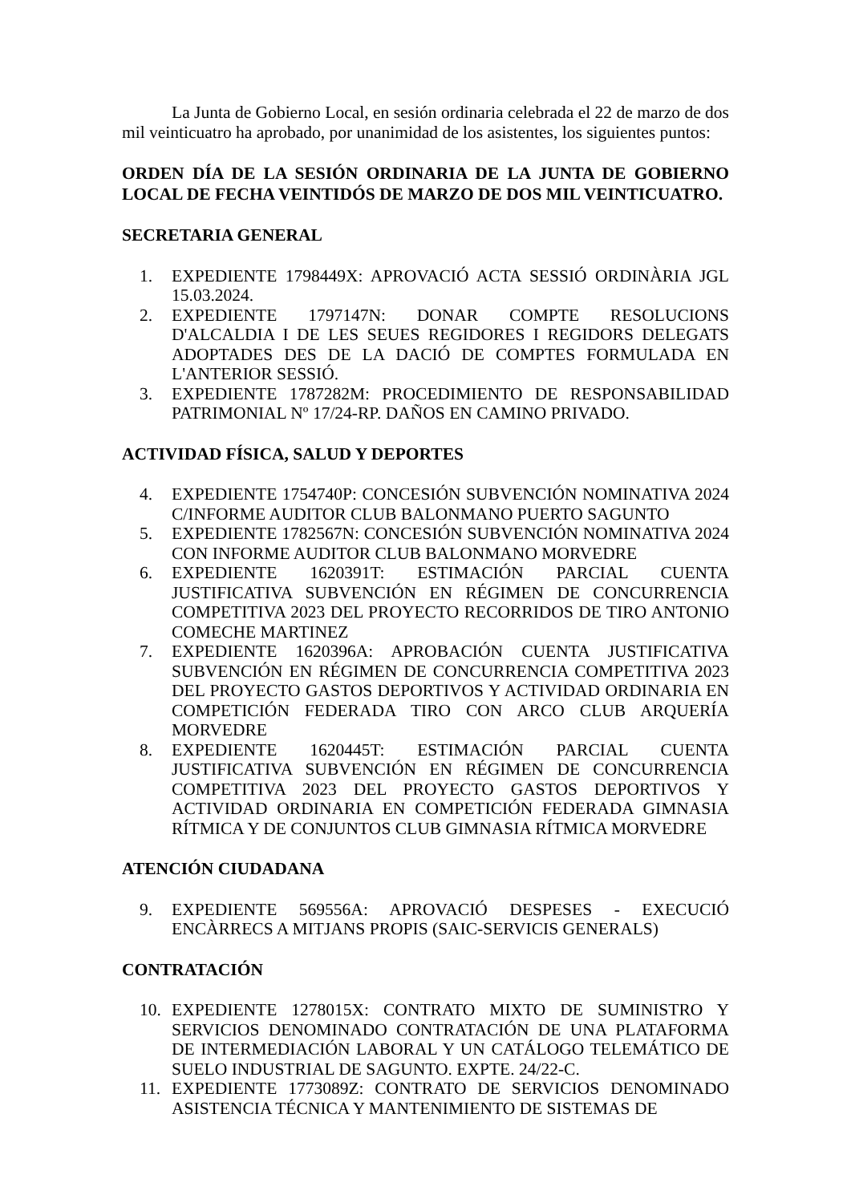La Junta de Gobierno Local, en sesión ordinaria celebrada el 22 de marzo de dos mil veinticuatro ha aprobado, por unanimidad de los asistentes, los siguientes puntos:
ORDEN DÍA DE LA SESIÓN ORDINARIA DE LA JUNTA DE GOBIERNO LOCAL DE FECHA VEINTIDÓS DE MARZO DE DOS MIL VEINTICUATRO.
SECRETARIA GENERAL
1. EXPEDIENTE 1798449X: APROVACIÓ ACTA SESSIÓ ORDINÀRIA JGL 15.03.2024.
2. EXPEDIENTE 1797147N: DONAR COMPTE RESOLUCIONS D'ALCALDIA I DE LES SEUES REGIDORES I REGIDORS DELEGATS ADOPTADES DES DE LA DACIÓ DE COMPTES FORMULADA EN L'ANTERIOR SESSIÓ.
3. EXPEDIENTE 1787282M: PROCEDIMIENTO DE RESPONSABILIDAD PATRIMONIAL Nº 17/24-RP. DAÑOS EN CAMINO PRIVADO.
ACTIVIDAD FÍSICA, SALUD Y DEPORTES
4. EXPEDIENTE 1754740P: CONCESIÓN SUBVENCIÓN NOMINATIVA 2024 C/INFORME AUDITOR CLUB BALONMANO PUERTO SAGUNTO
5. EXPEDIENTE 1782567N: CONCESIÓN SUBVENCIÓN NOMINATIVA 2024 CON INFORME AUDITOR CLUB BALONMANO MORVEDRE
6. EXPEDIENTE 1620391T: ESTIMACIÓN PARCIAL CUENTA JUSTIFICATIVA SUBVENCIÓN EN RÉGIMEN DE CONCURRENCIA COMPETITIVA 2023 DEL PROYECTO RECORRIDOS DE TIRO ANTONIO COMECHE MARTINEZ
7. EXPEDIENTE 1620396A: APROBACIÓN CUENTA JUSTIFICATIVA SUBVENCIÓN EN RÉGIMEN DE CONCURRENCIA COMPETITIVA 2023 DEL PROYECTO GASTOS DEPORTIVOS Y ACTIVIDAD ORDINARIA EN COMPETICIÓN FEDERADA TIRO CON ARCO CLUB ARQUERÍA MORVEDRE
8. EXPEDIENTE 1620445T: ESTIMACIÓN PARCIAL CUENTA JUSTIFICATIVA SUBVENCIÓN EN RÉGIMEN DE CONCURRENCIA COMPETITIVA 2023 DEL PROYECTO GASTOS DEPORTIVOS Y ACTIVIDAD ORDINARIA EN COMPETICIÓN FEDERADA GIMNASIA RÍTMICA Y DE CONJUNTOS CLUB GIMNASIA RÍTMICA MORVEDRE
ATENCIÓN CIUDADANA
9. EXPEDIENTE 569556A: APROVACIÓ DESPESES - EXECUCIÓ ENCÀRRECS A MITJANS PROPIS (SAIC-SERVICIS GENERALS)
CONTRATACIÓN
10. EXPEDIENTE 1278015X: CONTRATO MIXTO DE SUMINISTRO Y SERVICIOS DENOMINADO CONTRATACIÓN DE UNA PLATAFORMA DE INTERMEDIACIÓN LABORAL Y UN CATÁLOGO TELEMÁTICO DE SUELO INDUSTRIAL DE SAGUNTO. EXPTE. 24/22-C.
11. EXPEDIENTE 1773089Z: CONTRATO DE SERVICIOS DENOMINADO ASISTENCIA TÉCNICA Y MANTENIMIENTO DE SISTEMAS DE